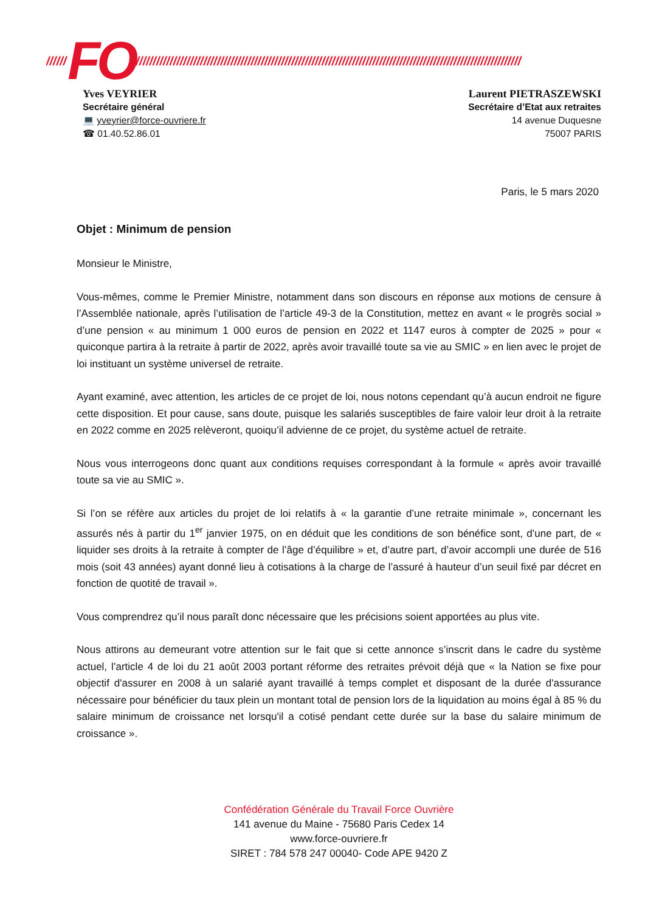////// FO //////////////////////////////////////////////////////////////////////////////////////////////////////////////////
Yves VEYRIER
Secrétaire général
💻 yveyrier@force-ouvriere.fr
☎ 01.40.52.86.01
Laurent PIETRASZEWSKI
Secrétaire d’Etat aux retraites
14 avenue Duquesne
75007 PARIS
Paris, le 5 mars 2020
Objet : Minimum de pension
Monsieur le Ministre,
Vous-mêmes, comme le Premier Ministre, notamment dans son discours en réponse aux motions de censure à l’Assemblée nationale, après l’utilisation de l’article 49-3 de la Constitution, mettez en avant « le progrès social » d’une pension « au minimum 1 000 euros de pension en 2022 et 1147 euros à compter de 2025 » pour « quiconque partira à la retraite à partir de 2022, après avoir travaillé toute sa vie au SMIC » en lien avec le projet de loi instituant un système universel de retraite.
Ayant examiné, avec attention, les articles de ce projet de loi, nous notons cependant qu’à aucun endroit ne figure cette disposition. Et pour cause, sans doute, puisque les salariés susceptibles de faire valoir leur droit à la retraite en 2022 comme en 2025 relèveront, quoiqu’il advienne de ce projet, du système actuel de retraite.
Nous vous interrogeons donc quant aux conditions requises correspondant à la formule « après avoir travaillé toute sa vie au SMIC ».
Si l’on se réfère aux articles du projet de loi relatifs à « la garantie d’une retraite minimale », concernant les assurés nés à partir du 1<sup>er</sup> janvier 1975, on en déduit que les conditions de son bénéfice sont, d’une part, de « liquider ses droits à la retraite à compter de l’âge d’équilibre » et, d’autre part, d’avoir accompli une durée de 516 mois (soit 43 années) ayant donné lieu à cotisations à la charge de l’assuré à hauteur d’un seuil fixé par décret en fonction de quotité de travail ».
Vous comprendrez qu’il nous paraît donc nécessaire que les précisions soient apportées au plus vite.
Nous attirons au demeurant votre attention sur le fait que si cette annonce s’inscrit dans le cadre du système actuel, l’article 4 de loi du 21 août 2003 portant réforme des retraites prévoit déjà que « la Nation se fixe pour objectif d'assurer en 2008 à un salarié ayant travaillé à temps complet et disposant de la durée d'assurance nécessaire pour bénéficier du taux plein un montant total de pension lors de la liquidation au moins égal à 85 % du salaire minimum de croissance net lorsqu'il a cotisé pendant cette durée sur la base du salaire minimum de croissance ».
Confédération Générale du Travail Force Ouvrière
141 avenue du Maine - 75680 Paris Cedex 14
www.force-ouvriere.fr
SIRET : 784 578 247 00040- Code APE 9420 Z